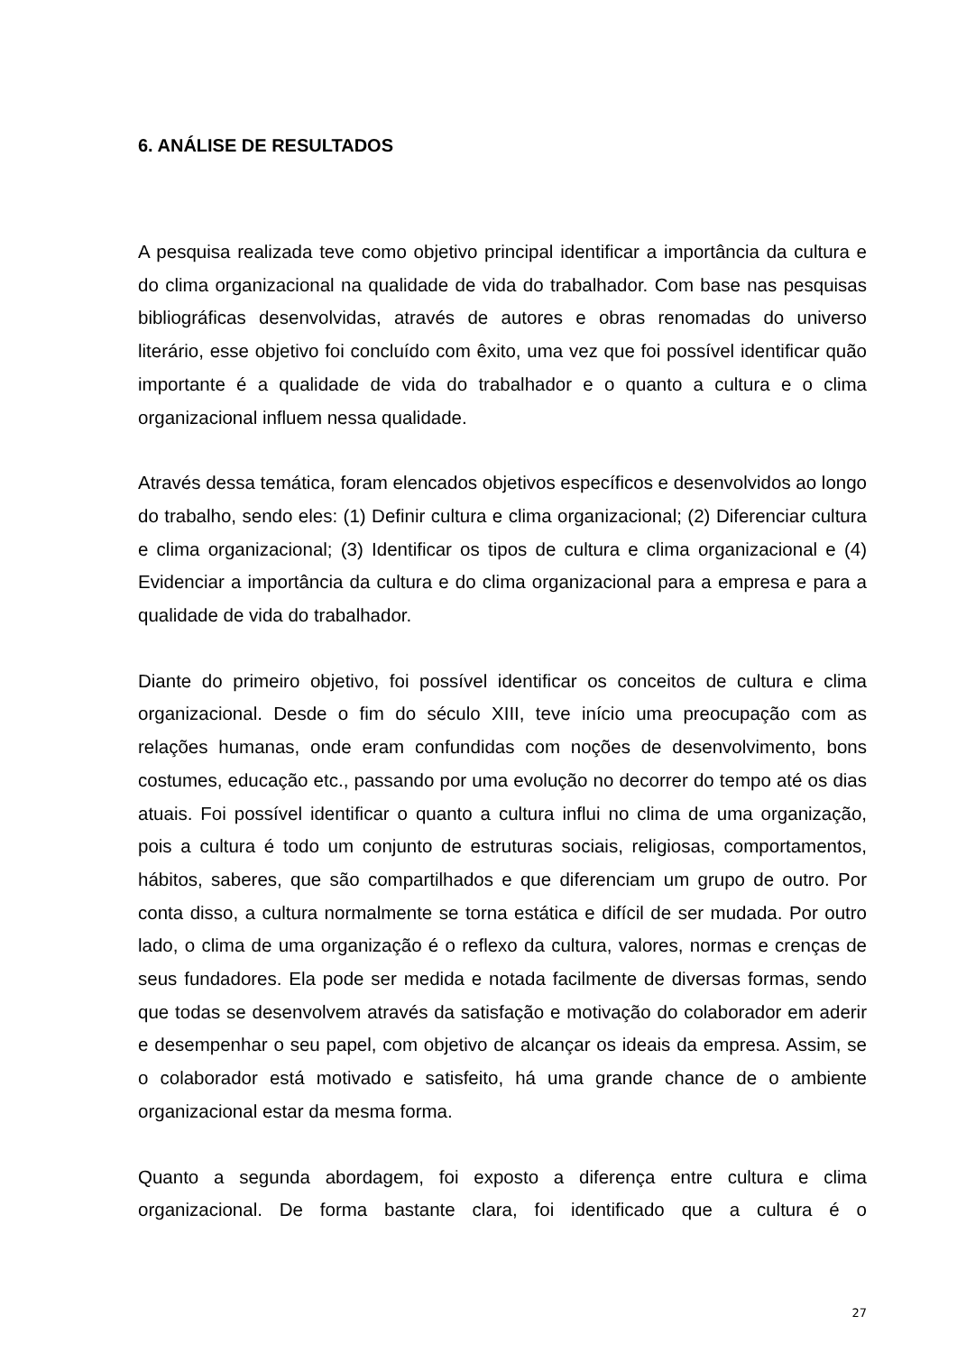6. ANÁLISE DE RESULTADOS
A pesquisa realizada teve como objetivo principal identificar a importância da cultura e do clima organizacional na qualidade de vida do trabalhador. Com base nas pesquisas bibliográficas desenvolvidas, através de autores e obras renomadas do universo literário, esse objetivo foi concluído com êxito, uma vez que foi possível identificar quão importante é a qualidade de vida do trabalhador e o quanto a cultura e o clima organizacional influem nessa qualidade.
Através dessa temática, foram elencados objetivos específicos e desenvolvidos ao longo do trabalho, sendo eles: (1) Definir cultura e clima organizacional; (2) Diferenciar cultura e clima organizacional; (3) Identificar os tipos de cultura e clima organizacional e (4) Evidenciar a importância da cultura e do clima organizacional para a empresa e para a qualidade de vida do trabalhador.
Diante do primeiro objetivo, foi possível identificar os conceitos de cultura e clima organizacional. Desde o fim do século XIII, teve início uma preocupação com as relações humanas, onde eram confundidas com noções de desenvolvimento, bons costumes, educação etc., passando por uma evolução no decorrer do tempo até os dias atuais. Foi possível identificar o quanto a cultura influi no clima de uma organização, pois a cultura é todo um conjunto de estruturas sociais, religiosas, comportamentos, hábitos, saberes, que são compartilhados e que diferenciam um grupo de outro. Por conta disso, a cultura normalmente se torna estática e difícil de ser mudada. Por outro lado, o clima de uma organização é o reflexo da cultura, valores, normas e crenças de seus fundadores. Ela pode ser medida e notada facilmente de diversas formas, sendo que todas se desenvolvem através da satisfação e motivação do colaborador em aderir e desempenhar o seu papel, com objetivo de alcançar os ideais da empresa. Assim, se o colaborador está motivado e satisfeito, há uma grande chance de o ambiente organizacional estar da mesma forma.
Quanto a segunda abordagem, foi exposto a diferença entre cultura e clima organizacional. De forma bastante clara, foi identificado que a cultura é o
27